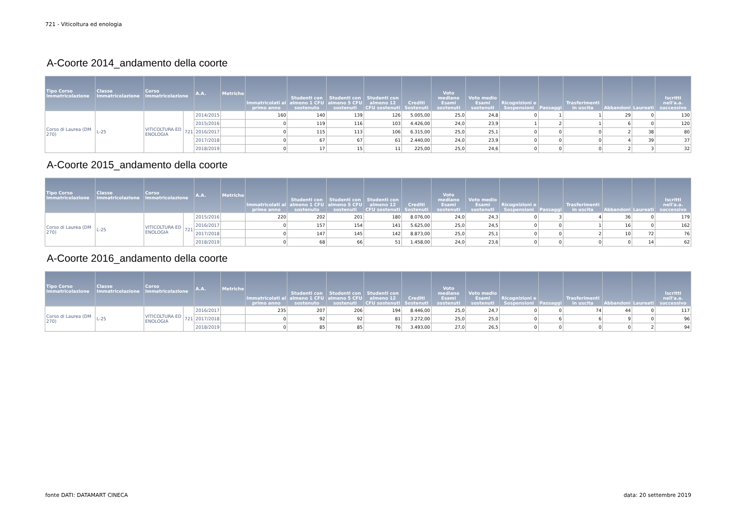721 - Viticoltura ed enologia
A-Coorte 2014_andamento della coorte
| Tipo Corso Immatricolazione | Classe Immatricolazione | Corso Immatricolazione | | A.A. | Metriche | Immatricolati al primo anno | Studenti con almeno 1 CFU sostenuto | Studenti con almeno 5 CFU sostenuti | Studenti con almeno 12 CFU sostenuti | Crediti Sostenuti | Voto mediano Esami sostenuti | Voto medio Esami sostenuti | Ricognizioni e Sospensioni | Passaggi | Trasferimenti in uscita | Abbandoni | Laureati | Iscritti nell'a.a. successivo |
| --- | --- | --- | --- | --- | --- | --- | --- | --- | --- | --- | --- | --- | --- | --- | --- | --- | --- | --- |
| Corso di Laurea (DM 270) | L-25 | VITICOLTURA ED ENOLOGIA | 721 | 2014/2015 | | 160 | 140 | 139 | 126 | 5.005,00 | 25,0 | 24,8 | 0 | 1 | 1 | 29 | 0 | 130 |
| | | | | 2015/2016 | | 0 | 119 | 116 | 103 | 4.426,00 | 24,0 | 23,9 | 1 | 2 | 1 | 6 | 0 | 120 |
| | | | | 2016/2017 | | 0 | 115 | 113 | 106 | 6.315,00 | 25,0 | 25,1 | 0 | 0 | 0 | 2 | 38 | 80 |
| | | | | 2017/2018 | | 0 | 67 | 67 | 61 | 2.440,00 | 24,0 | 23,9 | 0 | 0 | 0 | 4 | 39 | 37 |
| | | | | 2018/2019 | | 0 | 17 | 15 | 11 | 225,00 | 25,0 | 24,6 | 0 | 0 | 0 | 2 | 3 | 32 |
A-Coorte 2015_andamento della coorte
| Tipo Corso Immatricolazione | Classe Immatricolazione | Corso Immatricolazione | | A.A. | Metriche | Immatricolati al primo anno | Studenti con almeno 1 CFU sostenuto | Studenti con almeno 5 CFU sostenuti | Studenti con almeno 12 CFU sostenuti | Crediti Sostenuti | Voto mediano Esami sostenuti | Voto medio Esami sostenuti | Ricognizioni e Sospensioni | Passaggi | Trasferimenti in uscita | Abbandoni | Laureati | Iscritti nell'a.a. successivo |
| --- | --- | --- | --- | --- | --- | --- | --- | --- | --- | --- | --- | --- | --- | --- | --- | --- | --- | --- |
| Corso di Laurea (DM 270) | L-25 | VITICOLTURA ED ENOLOGIA | 721 | 2015/2016 | | 220 | 202 | 201 | 180 | 8.076,00 | 24,0 | 24,3 | 0 | 3 | 4 | 36 | 0 | 179 |
| | | | | 2016/2017 | | 0 | 157 | 154 | 141 | 5.625,00 | 25,0 | 24,5 | 0 | 0 | 1 | 16 | 0 | 162 |
| | | | | 2017/2018 | | 0 | 147 | 145 | 142 | 8.873,00 | 25,0 | 25,1 | 0 | 0 | 2 | 10 | 72 | 76 |
| | | | | 2018/2019 | | 0 | 68 | 66 | 51 | 1.458,00 | 24,0 | 23,6 | 0 | 0 | 0 | 0 | 14 | 62 |
A-Coorte 2016_andamento della coorte
| Tipo Corso Immatricolazione | Classe Immatricolazione | Corso Immatricolazione | | A.A. | Metriche | Immatricolati al primo anno | Studenti con almeno 1 CFU sostenuto | Studenti con almeno 5 CFU sostenuti | Studenti con almeno 12 CFU sostenuti | Crediti Sostenuti | Voto mediano Esami sostenuti | Voto medio Esami sostenuti | Ricognizioni e Sospensioni | Passaggi | Trasferimenti in uscita | Abbandoni | Laureati | Iscritti nell'a.a. successivo |
| --- | --- | --- | --- | --- | --- | --- | --- | --- | --- | --- | --- | --- | --- | --- | --- | --- | --- | --- |
| Corso di Laurea (DM 270) | L-25 | VITICOLTURA ED ENOLOGIA | 721 | 2016/2017 | | 235 | 207 | 206 | 194 | 8.446,00 | 25,0 | 24,7 | 0 | 0 | 74 | 44 | 0 | 117 |
| | | | | 2017/2018 | | 0 | 92 | 92 | 81 | 3.272,00 | 25,0 | 25,0 | 0 | 6 | 6 | 9 | 0 | 96 |
| | | | | 2018/2019 | | 0 | 85 | 85 | 76 | 3.493,00 | 27,0 | 26,5 | 0 | 0 | 0 | 0 | 2 | 94 |
fonte DATI: DATAMART CINECA data: 20 settembre 2019